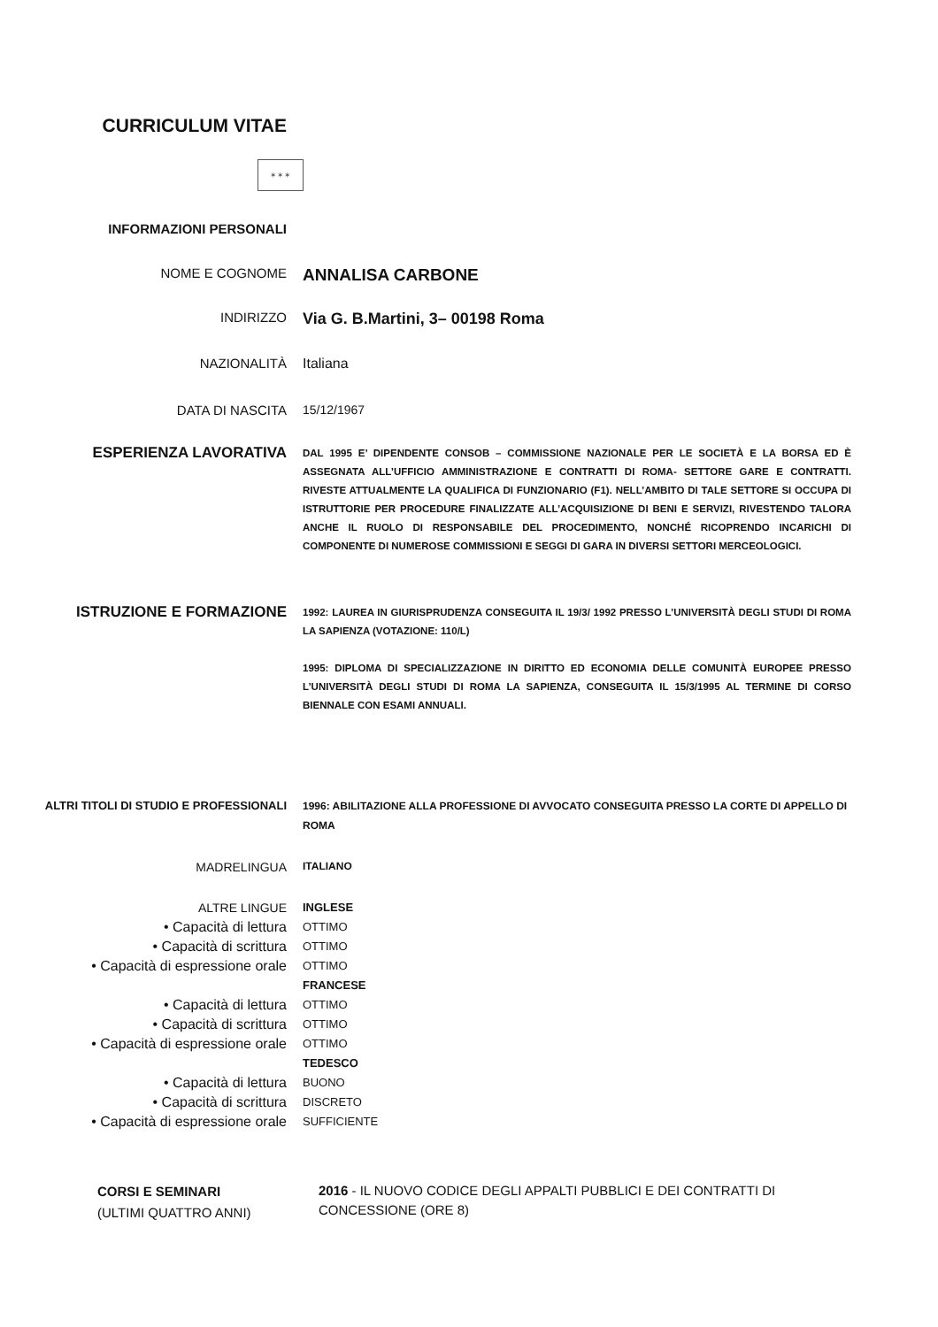CURRICULUM VITAE
✶✶✶
INFORMAZIONI PERSONALI
NOME E COGNOME
ANNALISA CARBONE
INDIRIZZO
Via G. B.Martini, 3– 00198 Roma
NAZIONALITÀ Italiana
DATA DI NASCITA 15/12/1967
ESPERIENZA LAVORATIVA
DAL 1995 E’ DIPENDENTE CONSOB – COMMISSIONE NAZIONALE PER LE SOCIETÀ E LA BORSA ED È ASSEGNATA ALL’UFFICIO AMMINISTRAZIONE E CONTRATTI DI ROMA- SETTORE GARE E CONTRATTI. RIVESTE ATTUALMENTE LA QUALIFICA DI FUNZIONARIO (F1). NELL’AMBITO DI TALE SETTORE SI OCCUPA DI ISTRUTTORIE PER PROCEDURE FINALIZZATE ALL’ACQUISIZIONE DI BENI E SERVIZI, RIVESTENDO TALORA ANCHE IL RUOLO DI RESPONSABILE DEL PROCEDIMENTO, NONCHÉ RICOPRENDO INCARICHI DI COMPONENTE DI NUMEROSE COMMISSIONI E SEGGI DI GARA IN DIVERSI SETTORI MERCEOLOGICI.
ISTRUZIONE E FORMAZIONE
1992: LAUREA IN GIURISPRUDENZA CONSEGUITA IL 19/3/ 1992 PRESSO L’UNIVERSITÀ DEGLI STUDI DI ROMA LA SAPIENZA (VOTAZIONE: 110/L)
1995: DIPLOMA DI SPECIALIZZAZIONE IN DIRITTO ED ECONOMIA DELLE COMUNITÀ EUROPEE PRESSO L’UNIVERSITÀ DEGLI STUDI DI ROMA LA SAPIENZA, CONSEGUITA IL 15/3/1995 AL TERMINE DI CORSO BIENNALE CON ESAMI ANNUALI.
ALTRI TITOLI DI STUDIO E PROFESSIONALI 1996: ABILITAZIONE ALLA PROFESSIONE DI AVVOCATO CONSEGUITA PRESSO LA CORTE DI APPELLO DI ROMA
MADRELINGUA
ITALIANO
ALTRE LINGUE
• Capacità di lettura
• Capacità di scrittura
• Capacità di espressione orale
• Capacità di lettura
• Capacità di scrittura
• Capacità di espressione orale
• Capacità di lettura
• Capacità di scrittura
• Capacità di espressione orale
INGLESE
OTTIMO
OTTIMO
OTTIMO
FRANCESE
OTTIMO
OTTIMO
OTTIMO
TEDESCO
BUONO
DISCRETO
SUFFICIENTE
CORSI E SEMINARI
(ULTIMI QUATTRO ANNI)
2016 - IL NUOVO CODICE DEGLI APPALTI PUBBLICI E DEI CONTRATTI DI CONCESSIONE (ORE 8)